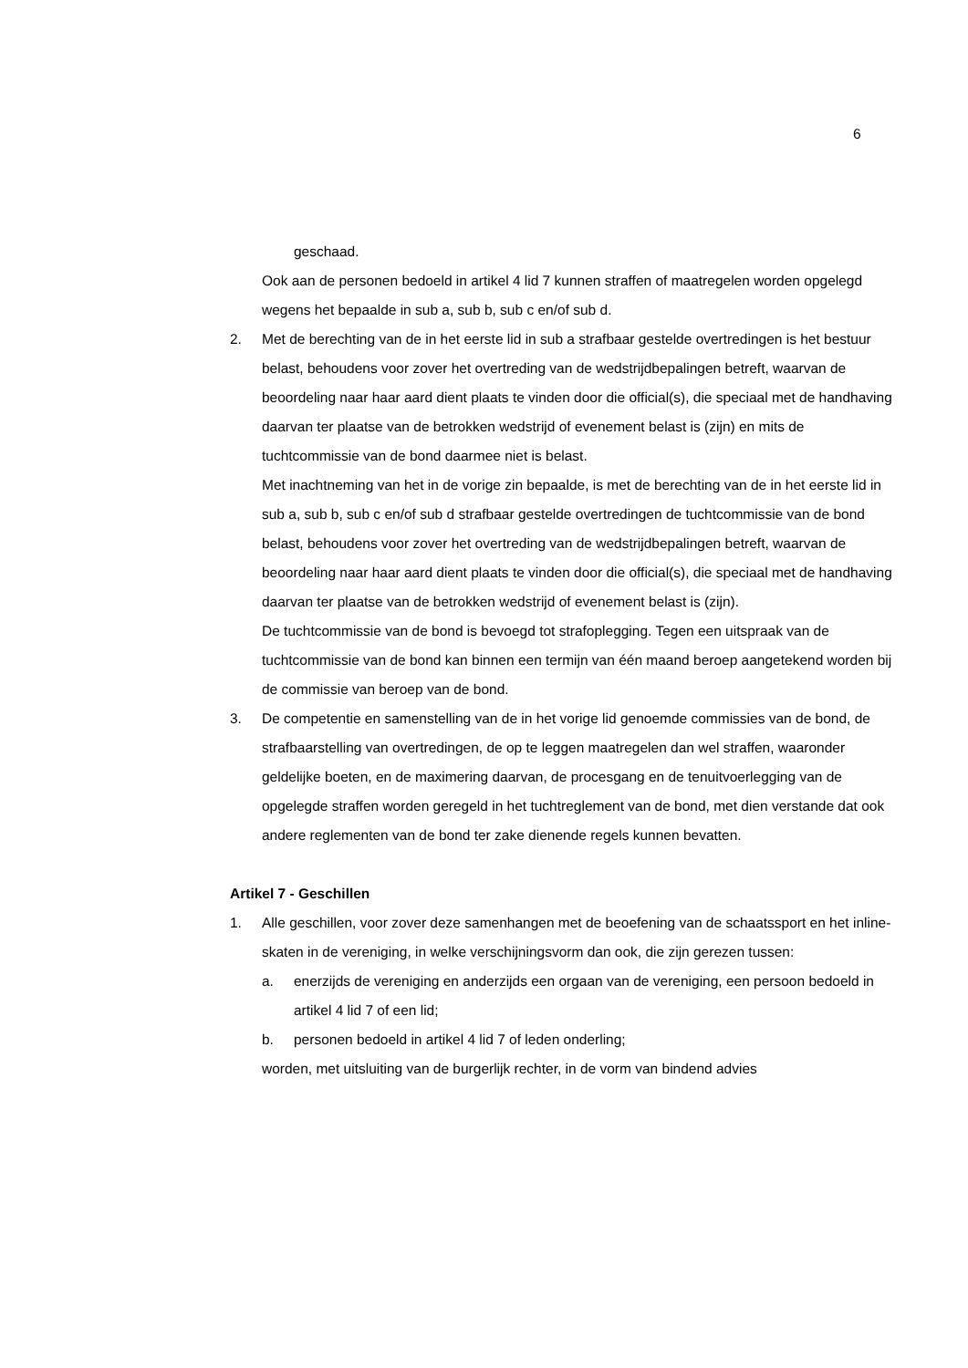6
geschaad.
Ook aan de personen bedoeld in artikel 4 lid 7 kunnen straffen of maatregelen worden opgelegd wegens het bepaalde in sub a, sub b, sub c en/of sub d.
2. Met de berechting van de in het eerste lid in sub a strafbaar gestelde overtredingen is het bestuur belast, behoudens voor zover het overtreding van de wedstrijdbepalingen betreft, waarvan de beoordeling naar haar aard dient plaats te vinden door die official(s), die speciaal met de handhaving daarvan ter plaatse van de betrokken wedstrijd of evenement belast is (zijn) en mits de tuchtcommissie van de bond daarmee niet is belast.
Met inachtneming van het in de vorige zin bepaalde, is met de berechting van de in het eerste lid in sub a, sub b, sub c en/of sub d strafbaar gestelde overtredingen de tuchtcommissie van de bond belast, behoudens voor zover het overtreding van de wedstrijdbepalingen betreft, waarvan de beoordeling naar haar aard dient plaats te vinden door die official(s), die speciaal met de handhaving daarvan ter plaatse van de betrokken wedstrijd of evenement belast is (zijn).
De tuchtcommissie van de bond is bevoegd tot strafoplegging. Tegen een uitspraak van de tuchtcommissie van de bond kan binnen een termijn van één maand beroep aangetekend worden bij de commissie van beroep van de bond.
3. De competentie en samenstelling van de in het vorige lid genoemde commissies van de bond, de strafbaarstelling van overtredingen, de op te leggen maatregelen dan wel straffen, waaronder geldelijke boeten, en de maximering daarvan, de procesgang en de tenuitvoerlegging van de opgelegde straffen worden geregeld in het tuchtreglement van de bond, met dien verstande dat ook andere reglementen van de bond ter zake dienende regels kunnen bevatten.
Artikel 7 - Geschillen
1. Alle geschillen, voor zover deze samenhangen met de beoefening van de schaatssport en het inline-skaten in de vereniging, in welke verschijningsvorm dan ook, die zijn gerezen tussen:
a. enerzijds de vereniging en anderzijds een orgaan van de vereniging, een persoon bedoeld in artikel 4 lid 7 of een lid;
b. personen bedoeld in artikel 4 lid 7 of leden onderling;
worden, met uitsluiting van de burgerlijk rechter, in de vorm van bindend advies